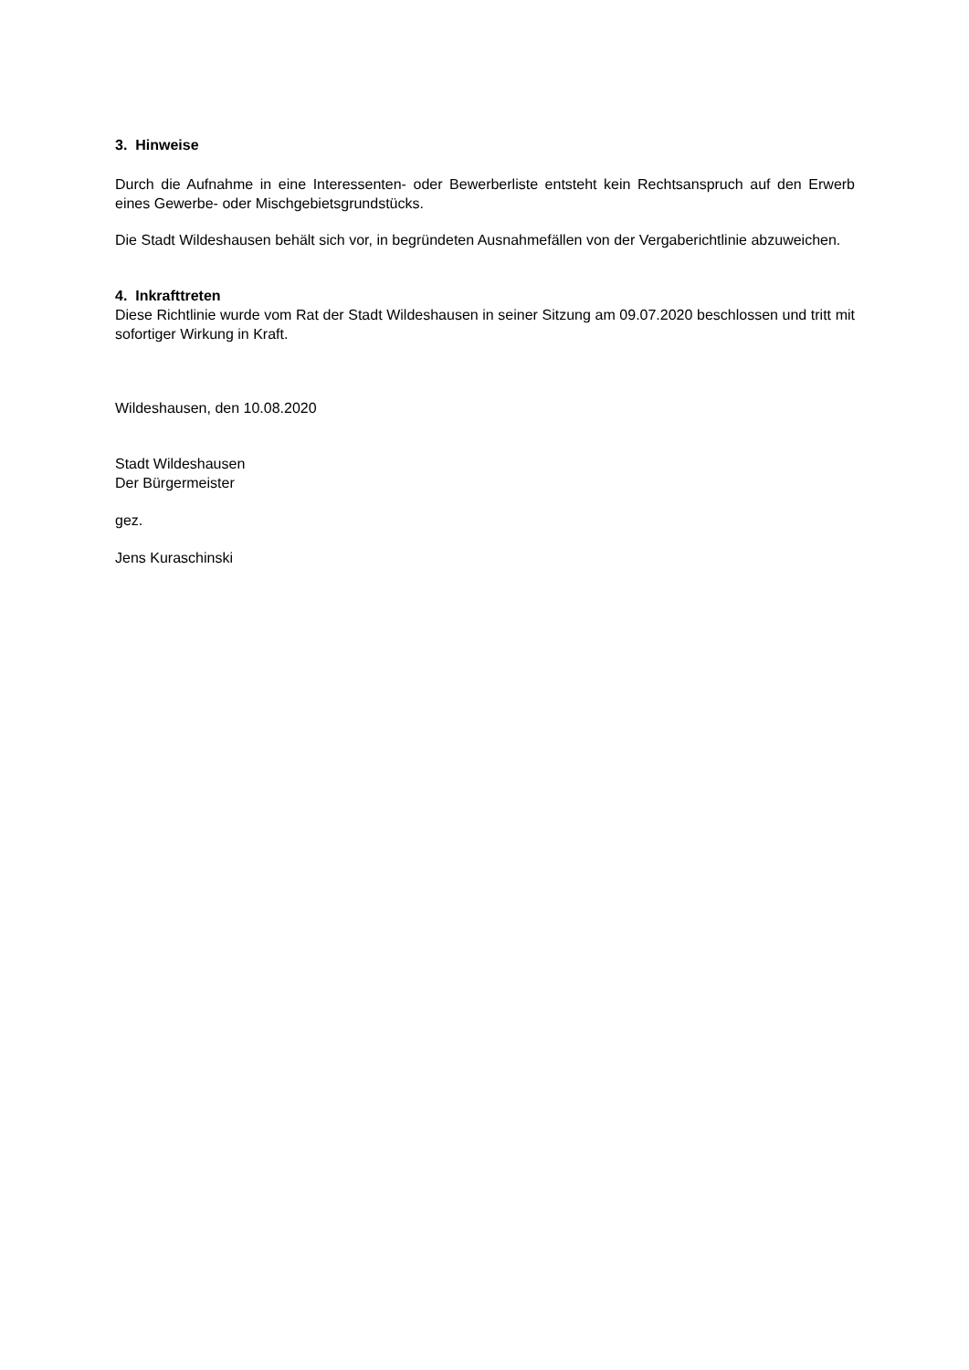3. Hinweise
Durch die Aufnahme in eine Interessenten- oder Bewerberliste entsteht kein Rechtsanspruch auf den Erwerb eines Gewerbe- oder Mischgebietsgrundstücks.
Die Stadt Wildeshausen behält sich vor, in begründeten Ausnahmefällen von der Vergaberichtlinie abzuweichen.
4. Inkrafttreten
Diese Richtlinie wurde vom Rat der Stadt Wildeshausen in seiner Sitzung am 09.07.2020 beschlossen und tritt mit sofortiger Wirkung in Kraft.
Wildeshausen, den 10.08.2020
Stadt Wildeshausen
Der Bürgermeister
gez.
Jens Kuraschinski